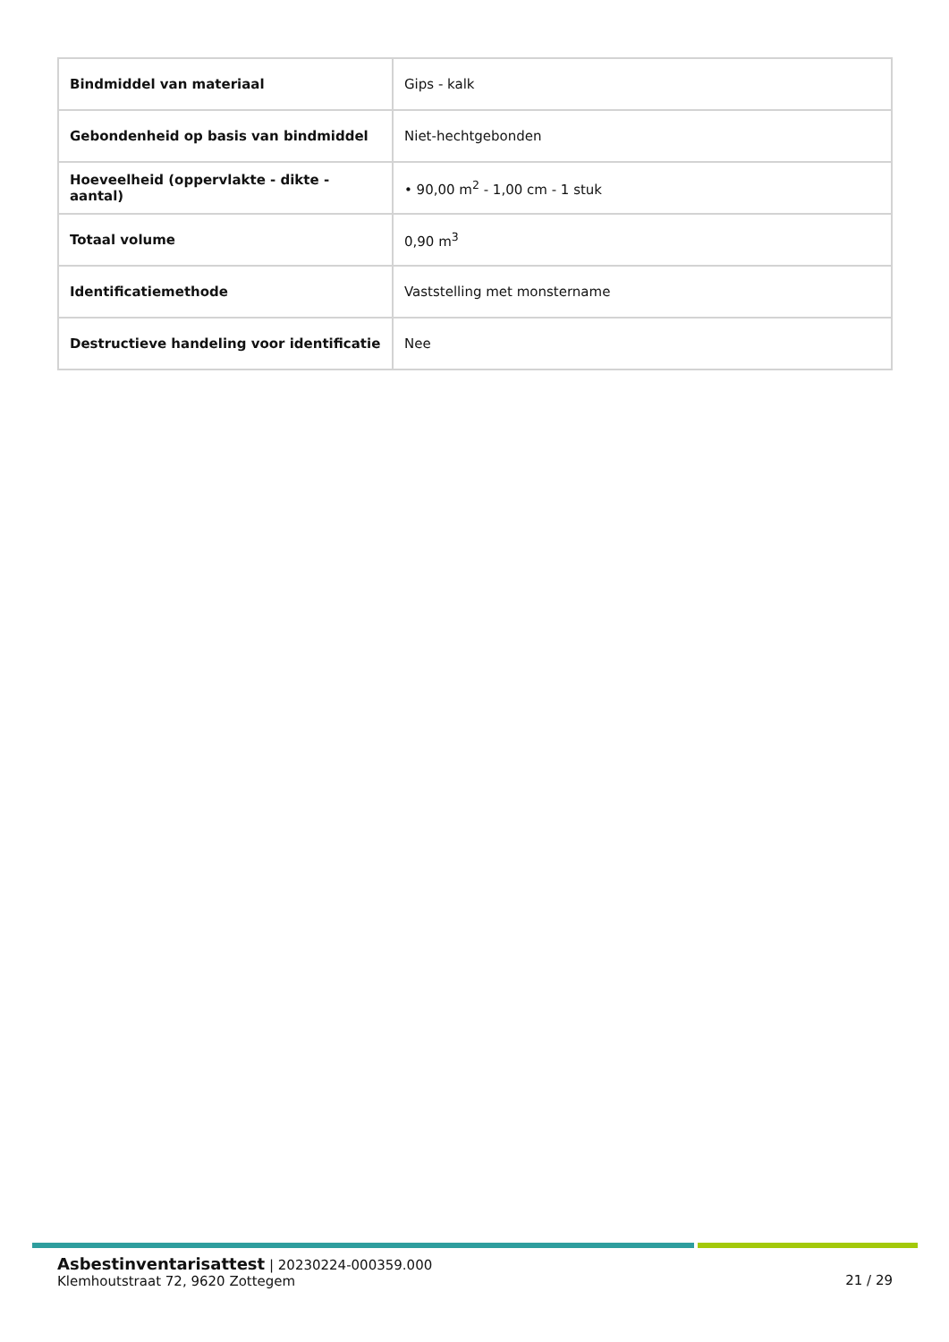| Bindmiddel van materiaal | Gips - kalk |
| Gebondenheid op basis van bindmiddel | Niet-hechtgebonden |
| Hoeveelheid (oppervlakte - dikte - aantal) | • 90,00 m<sup>2</sup> - 1,00 cm - 1 stuk |
| Totaal volume | 0,90 m<sup>3</sup> |
| Identificatiemethode | Vaststelling met monstername |
| Destructieve handeling voor identificatie | Nee |
Asbestinventarisattest | 20230224-000359.000
Klemhoutstraat 72, 9620 Zottegem
21 / 29